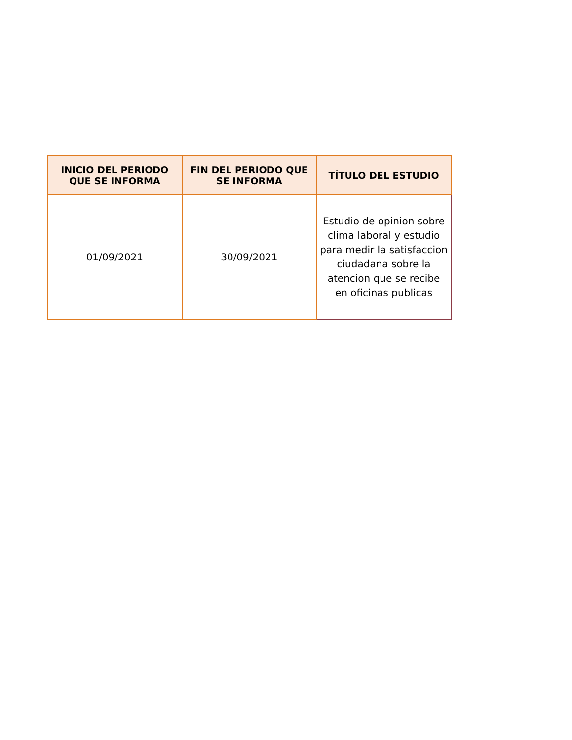| INICIO DEL PERIODO QUE SE INFORMA | FIN DEL PERIODO QUE SE INFORMA | TÍTULO DEL ESTUDIO |
| --- | --- | --- |
| 01/09/2021 | 30/09/2021 | Estudio de opinion sobre clima laboral y estudio para medir la satisfaccion ciudadana sobre la atencion que se recibe en oficinas publicas |